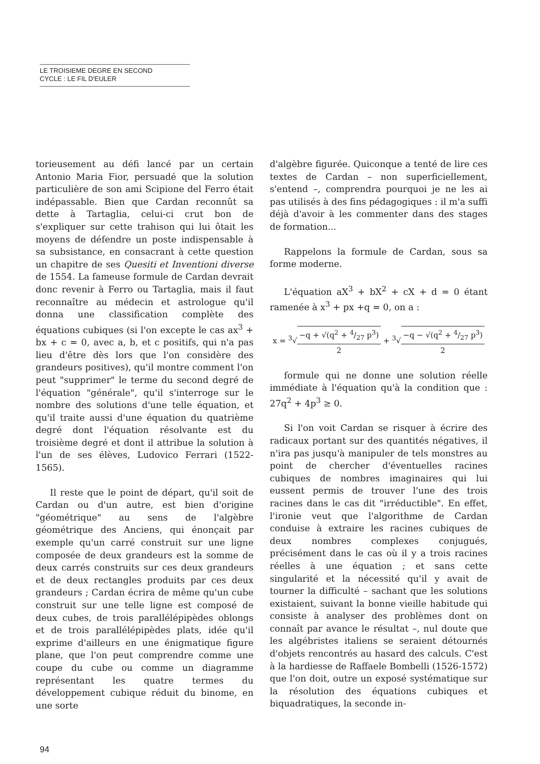LE TROISIEME DEGRE EN SECOND
CYCLE : LE FIL D'EULER
torieusement au défi lancé par un certain Antonio Maria Fior, persuadé que la solution particulière de son ami Scipione del Ferro était indépassable. Bien que Cardan reconnût sa dette à Tartaglia, celui-ci crut bon de s'expliquer sur cette trahison qui lui ôtait les moyens de défendre un poste indispensable à sa subsistance, en consacrant à cette question un chapitre de ses Quesiti et Inventioni diverse de 1554. La fameuse formule de Cardan devrait donc revenir à Ferro ou Tartaglia, mais il faut reconnaître au médecin et astrologue qu'il donna une classification complète des équations cubiques (si l'on excepte le cas ax<sup>3</sup> + bx + c = 0, avec a, b, et c positifs, qui n'a pas lieu d'être dès lors que l'on considère des grandeurs positives), qu'il montre comment l'on peut "supprimer" le terme du second degré de l'équation "générale", qu'il s'interroge sur le nombre des solutions d'une telle équation, et qu'il traite aussi d'une équation du quatrième degré dont l'équation résolvante est du troisième degré et dont il attribue la solution à l'un de ses élèves, Ludovico Ferrari (1522-1565).
Il reste que le point de départ, qu'il soit de Cardan ou d'un autre, est bien d'origine "géométrique" au sens de l'algèbre géométrique des Anciens, qui énonçait par exemple qu'un carré construit sur une ligne composée de deux grandeurs est la somme de deux carrés construits sur ces deux grandeurs et de deux rectangles produits par ces deux grandeurs ; Cardan écrira de même qu'un cube construit sur une telle ligne est composé de deux cubes, de trois parallélépipèdes oblongs et de trois parallélépipèdes plats, idée qu'il exprime d'ailleurs en une énigmatique figure plane, que l'on peut comprendre comme une coupe du cube ou comme un diagramme représentant les quatre termes du développement cubique réduit du binome, en une sorte
d'algèbre figurée. Quiconque a tenté de lire ces textes de Cardan – non superficiellement, s'entend –, comprendra pourquoi je ne les ai pas utilisés à des fins pédagogiques : il m'a suffi déjà d'avoir à les commenter dans des stages de formation...
Rappelons la formule de Cardan, sous sa forme moderne.
L'équation aX<sup>3</sup> + bX<sup>2</sup> + cX + d = 0 étant ramenée à x<sup>3</sup> + px +q = 0, on a :
x = <sup>3</sup>√−q + √(q<sup>2</sup> + 4/27 p<sup>3</sup>) 2 + <sup>3</sup>√−q − √(q<sup>2</sup> + 4/27 p<sup>3</sup>) 2
formule qui ne donne une solution réelle immédiate à l'équation qu'à la condition que : 27q<sup>2</sup> + 4p<sup>3</sup> ≥ 0.
Si l'on voit Cardan se risquer à écrire des radicaux portant sur des quantités négatives, il n'ira pas jusqu'à manipuler de tels monstres au point de chercher d'éventuelles racines cubiques de nombres imaginaires qui lui eussent permis de trouver l'une des trois racines dans le cas dit "irréductible". En effet, l'ironie veut que l'algorithme de Cardan conduise à extraire les racines cubiques de deux nombres complexes conjugués, précisément dans le cas où il y a trois racines réelles à une équation ; et sans cette singularité et la nécessité qu'il y avait de tourner la difficulté – sachant que les solutions existaient, suivant la bonne vieille habitude qui consiste à analyser des problèmes dont on connaît par avance le résultat –, nul doute que les algébristes italiens se seraient détournés d'objets rencontrés au hasard des calculs. C'est à la hardiesse de Raffaele Bombelli (1526-1572) que l'on doit, outre un exposé systématique sur la résolution des équations cubiques et biquadratiques, la seconde in-
94